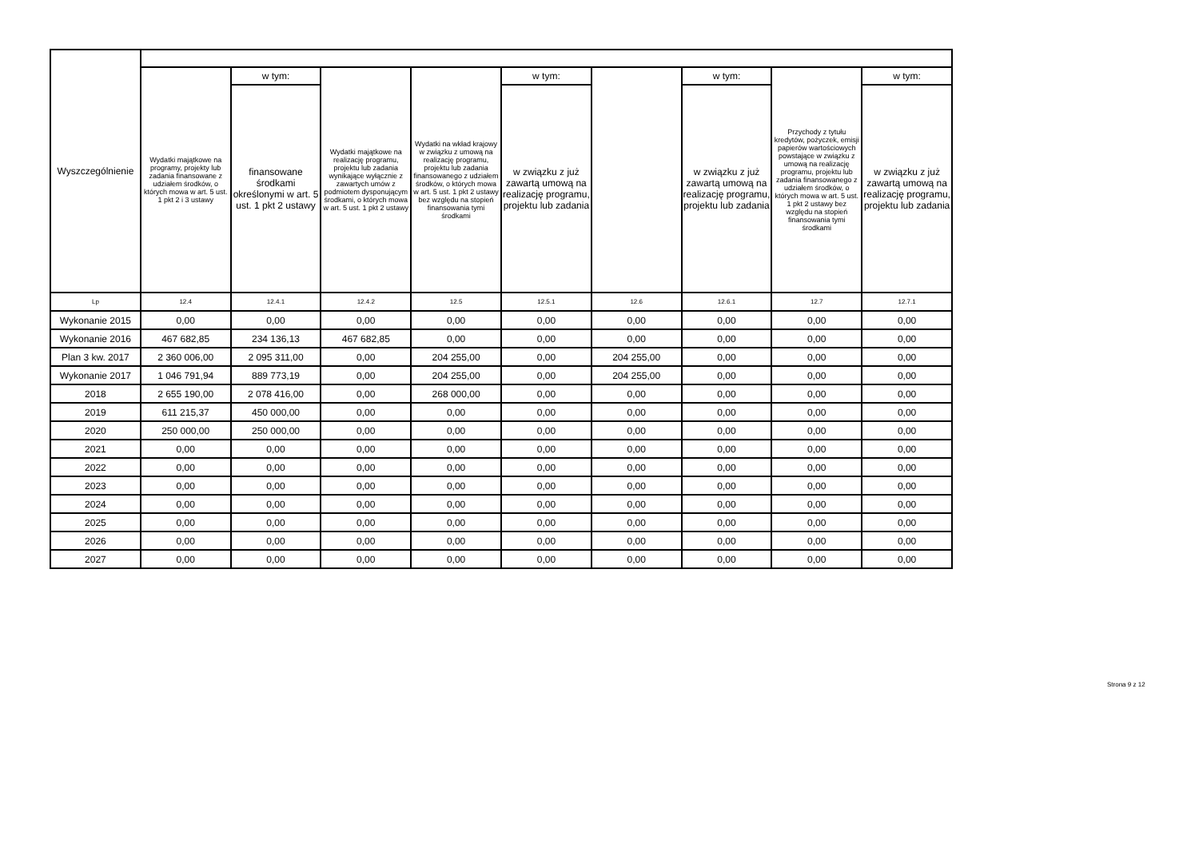| Wyszczególnienie | | | | | | | | | |
| --- | --- | --- | --- | --- | --- | --- | --- | --- | --- |
| | Wydatki majątkowe na programy, projekty lub zadania finansowane z udziałem środków, o których mowa w art. 5 ust. 1 pkt 2 i 3 ustawy | w tym: | Wydatki majątkowe na realizację programu, projektu lub zadania wynikające wyłącznie z zawartych umów z podmiotem dysponującym środkami, o których mowa w art. 5 ust. 1 pkt 2 ustawy | Wydatki na wkład krajowy w związku z umową na realizację programu, projektu lub zadania finansowanego z udziałem środków, o których mowa w art. 5 ust. 1 pkt 2 ustawy bez względu na stopień finansowania tymi środkami | w tym: | | w tym: | Przychody z tytułu kredytów, pożyczek, emisji papierów wartościowych powstające w związku z umową na realizację programu, projektu lub zadania finansowanego z udziałem środków, o których mowa w art. 5 ust. 1 pkt 2 ustawy bez względu na stopień finansowania tymi środkami | w tym: |
| | | finansowane środkami określonymi w art. 5 ust. 1 pkt 2 ustawy | | | w związku z już zawartą umową na realizację programu, projektu lub zadania | | w związku z już zawartą umową na realizację programu, projektu lub zadania | | w związku z już zawartą umową na realizację programu, projektu lub zadania |
| Lp | 12.4 | 12.4.1 | 12.4.2 | 12.5 | 12.5.1 | 12.6 | 12.6.1 | 12.7 | 12.7.1 |
| Wykonanie 2015 | 0,00 | 0,00 | 0,00 | 0,00 | 0,00 | 0,00 | 0,00 | 0,00 | 0,00 |
| Wykonanie 2016 | 467 682,85 | 234 136,13 | 467 682,85 | 0,00 | 0,00 | 0,00 | 0,00 | 0,00 | 0,00 |
| Plan 3 kw. 2017 | 2 360 006,00 | 2 095 311,00 | 0,00 | 204 255,00 | 0,00 | 204 255,00 | 0,00 | 0,00 | 0,00 |
| Wykonanie 2017 | 1 046 791,94 | 889 773,19 | 0,00 | 204 255,00 | 0,00 | 204 255,00 | 0,00 | 0,00 | 0,00 |
| 2018 | 2 655 190,00 | 2 078 416,00 | 0,00 | 268 000,00 | 0,00 | 0,00 | 0,00 | 0,00 | 0,00 |
| 2019 | 611 215,37 | 450 000,00 | 0,00 | 0,00 | 0,00 | 0,00 | 0,00 | 0,00 | 0,00 |
| 2020 | 250 000,00 | 250 000,00 | 0,00 | 0,00 | 0,00 | 0,00 | 0,00 | 0,00 | 0,00 |
| 2021 | 0,00 | 0,00 | 0,00 | 0,00 | 0,00 | 0,00 | 0,00 | 0,00 | 0,00 |
| 2022 | 0,00 | 0,00 | 0,00 | 0,00 | 0,00 | 0,00 | 0,00 | 0,00 | 0,00 |
| 2023 | 0,00 | 0,00 | 0,00 | 0,00 | 0,00 | 0,00 | 0,00 | 0,00 | 0,00 |
| 2024 | 0,00 | 0,00 | 0,00 | 0,00 | 0,00 | 0,00 | 0,00 | 0,00 | 0,00 |
| 2025 | 0,00 | 0,00 | 0,00 | 0,00 | 0,00 | 0,00 | 0,00 | 0,00 | 0,00 |
| 2026 | 0,00 | 0,00 | 0,00 | 0,00 | 0,00 | 0,00 | 0,00 | 0,00 | 0,00 |
| 2027 | 0,00 | 0,00 | 0,00 | 0,00 | 0,00 | 0,00 | 0,00 | 0,00 | 0,00 |
Strona 9 z 12